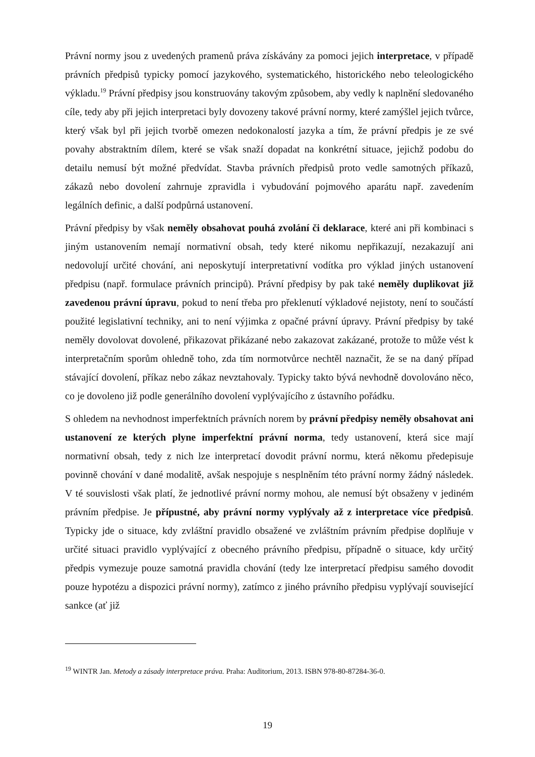Právní normy jsou z uvedených pramenů práva získávány za pomoci jejich interpretace, v případě právních předpisů typicky pomocí jazykového, systematického, historického nebo teleologického výkladu.<sup>19</sup> Právní předpisy jsou konstruovány takovým způsobem, aby vedly k naplnění sledovaného cíle, tedy aby při jejich interpretaci byly dovozeny takové právní normy, které zamýšlel jejich tvůrce, který však byl při jejich tvorbě omezen nedokonalostí jazyka a tím, že právní předpis je ze své povahy abstraktním dílem, které se však snaží dopadat na konkrétní situace, jejichž podobu do detailu nemusí být možné předvídat. Stavba právních předpisů proto vedle samotných příkazů, zákazů nebo dovolení zahrnuje zpravidla i vybudování pojmového aparátu např. zavedením legálních definic, a další podpůrná ustanovení.
Právní předpisy by však neměly obsahovat pouhá zvolání či deklarace, které ani při kombinaci s jiným ustanovením nemají normativní obsah, tedy které nikomu nepřikazují, nezakazují ani nedovolují určité chování, ani neposkytují interpretativní vodítka pro výklad jiných ustanovení předpisu (např. formulace právních principů). Právní předpisy by pak také neměly duplikovat již zavedenou právní úpravu, pokud to není třeba pro překlenutí výkladové nejistoty, není to součástí použité legislativní techniky, ani to není výjimka z opačné právní úpravy. Právní předpisy by také neměly dovolovat dovolené, přikazovat přikázané nebo zakazovat zakázané, protože to může vést k interpretačním sporům ohledně toho, zda tím normotvůrce nechtěl naznačit, že se na daný případ stávající dovolení, příkaz nebo zákaz nevztahovaly. Typicky takto bývá nevhodně dovolováno něco, co je dovoleno již podle generálního dovolení vyplývajícího z ústavního pořádku.
S ohledem na nevhodnost imperfektních právních norem by právní předpisy neměly obsahovat ani ustanovení ze kterých plyne imperfektní právní norma, tedy ustanovení, která sice mají normativní obsah, tedy z nich lze interpretací dovodit právní normu, která někomu předepisuje povinně chování v dané modalitě, avšak nespojuje s nesplněním této právní normy žádný následek. V té souvislosti však platí, že jednotlivé právní normy mohou, ale nemusí být obsaženy v jediném právním předpise. Je přípustné, aby právní normy vyplývaly až z interpretace více předpisů. Typicky jde o situace, kdy zvláštní pravidlo obsažené ve zvláštním právním předpise doplňuje v určité situaci pravidlo vyplývající z obecného právního předpisu, případně o situace, kdy určitý předpis vymezuje pouze samotná pravidla chování (tedy lze interpretací předpisu samého dovodit pouze hypotézu a dispozici právní normy), zatímco z jiného právního předpisu vyplývají související sankce (ať již
<sup>19</sup> WINTR Jan. Metody a zásady interpretace práva. Praha: Auditorium, 2013. ISBN 978-80-87284-36-0.
19